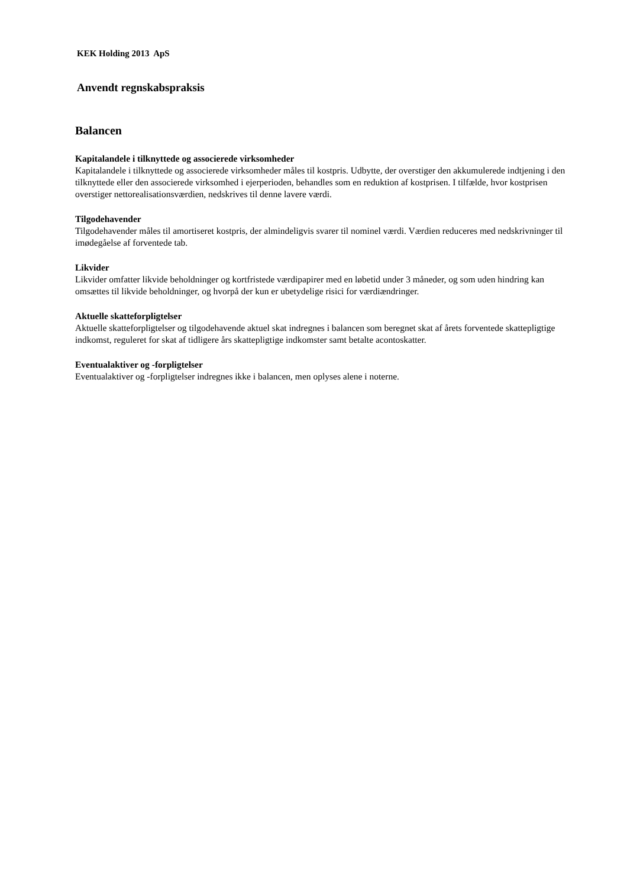KEK Holding 2013 ApS
Anvendt regnskabspraksis
Balancen
Kapitalandele i tilknyttede og associerede virksomheder
Kapitalandele i tilknyttede og associerede virksomheder måles til kostpris. Udbytte, der overstiger den akkumulerede indtjening i den tilknyttede eller den associerede virksomhed i ejerperioden, behandles som en reduktion af kostprisen. I tilfælde, hvor kostprisen overstiger nettorealisationsværdien, nedskrives til denne lavere værdi.
Tilgodehavender
Tilgodehavender måles til amortiseret kostpris, der almindeligvis svarer til nominel værdi. Værdien reduceres med nedskrivninger til imødegåelse af forventede tab.
Likvider
Likvider omfatter likvide beholdninger og kortfristede værdipapirer med en løbetid under 3 måneder, og som uden hindring kan omsættes til likvide beholdninger, og hvorpå der kun er ubetydelige risici for værdiændringer.
Aktuelle skatteforpligtelser
Aktuelle skatteforpligtelser og tilgodehavende aktuel skat indregnes i balancen som beregnet skat af årets forventede skattepligtige indkomst, reguleret for skat af tidligere års skattepligtige indkomster samt betalte acontoskatter.
Eventualaktiver og -forpligtelser
Eventualaktiver og -forpligtelser indregnes ikke i balancen, men oplyses alene i noterne.